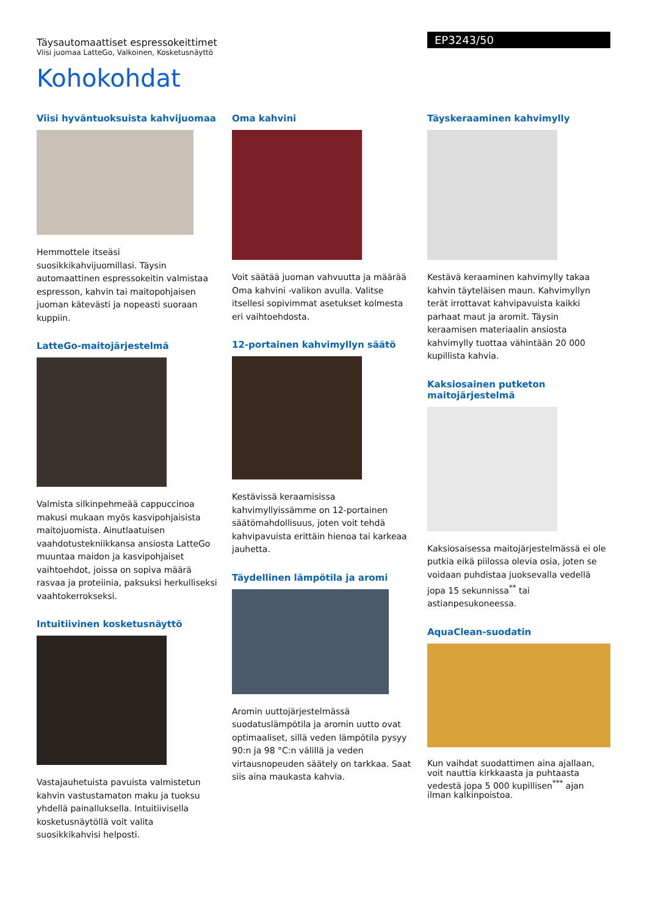Täysautomaattiset espressokeittimet
Viisi juomaa LatteGo, Valkoinen, Kosketusnäyttö
EP3243/50
Kohokohdat
Viisi hyväntuoksuista kahvijuomaa
Hemmottele itseäsi suosikkikahvijuomillasi. Täysin automaattinen espressokeitin valmistaa espresson, kahvin tai maitopohjaisen juoman kätevästi ja nopeasti suoraan kuppiin.
LatteGo-maitojärjestelmä
Valmista silkinpehmeää cappuccinoa makusi mukaan myös kasvipohjaisista maitojuomista. Ainutlaatuisen vaahdotustekniikkansa ansiosta LatteGo muuntaa maidon ja kasvipohjaiset vaihtoehdot, joissa on sopiva määrä rasvaa ja proteiinia, paksuksi herkulliseksi vaahtokerrokseksi.
Intuitiivinen kosketusnäyttö
Vastajauhetuista pavuista valmistetun kahvin vastustamaton maku ja tuoksu yhdellä painalluksella. Intuitiivisella kosketusnäytöllä voit valita suosikkikahvisi helposti.
Oma kahvini
Voit säätää juoman vahvuutta ja määrää Oma kahvini -valikon avulla. Valitse itsellesi sopivimmat asetukset kolmesta eri vaihtoehdosta.
12-portainen kahvimyllyn säätö
Kestävissä keraamisissa kahvimyllyissämme on 12-portainen säätömahdollisuus, joten voit tehdä kahvipavuista erittäin hienoa tai karkeaa jauhetta.
Täydellinen lämpötila ja aromi
Aromin uuttojärjestelmässä suodatuslämpötila ja aromin uutto ovat optimaaliset, sillä veden lämpötila pysyy 90:n ja 98 °C:n välillä ja veden virtausnopeuden säätely on tarkkaa. Saat siis aina maukasta kahvia.
Täyskeraaminen kahvimylly
Kestävä keraaminen kahvimylly takaa kahvin täyteläisen maun. Kahvimyllyn terät irrottavat kahvipavuista kaikki parhaat maut ja aromit. Täysin keraamisen materiaalin ansiosta kahvimylly tuottaa vähintään 20 000 kupillista kahvia.
Kaksiosainen putketon maitojärjestelmä
Kaksiosaisessa maitojärjestelmässä ei ole putkia eikä piilossa olevia osia, joten se voidaan puhdistaa juoksevalla vedellä jopa 15 sekunnissa<sup>**</sup> tai astianpesukoneessa.
AquaClean-suodatin
Kun vaihdat suodattimen aina ajallaan, voit nauttia kirkkaasta ja puhtaasta vedestä jopa 5 000 kupillisen<sup>***</sup> ajan ilman kalkinpoistoa.